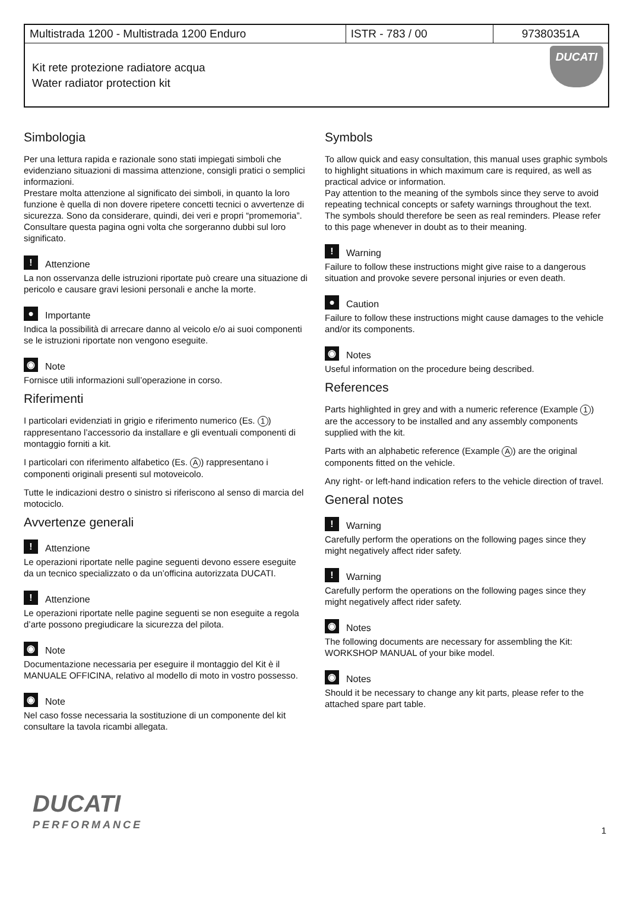| Multistrada 1200 - Multistrada 1200 Enduro | ISTR - 783 / 00 | 97380351A |
| Kit rete protezione radiatore acqua Water radiator protection kit | | DUCATI |
Simbologia
Per una lettura rapida e razionale sono stati impiegati simboli che evidenziano situazioni di massima attenzione, consigli pratici o semplici informazioni.
Prestare molta attenzione al significato dei simboli, in quanto la loro funzione è quella di non dovere ripetere concetti tecnici o avvertenze di sicurezza. Sono da considerare, quindi, dei veri e propri “promemoria”.
Consultare questa pagina ogni volta che sorgeranno dubbi sul loro significato.
! Attenzione
La non osservanza delle istruzioni riportate può creare una situazione di pericolo e causare gravi lesioni personali e anche la morte.
● Importante
Indica la possibilità di arrecare danno al veicolo e/o ai suoi componenti se le istruzioni riportate non vengono eseguite.
◉ Note
Fornisce utili informazioni sull’operazione in corso.
Riferimenti
I particolari evidenziati in grigio e riferimento numerico (Es. 1) rappresentano l’accessorio da installare e gli eventuali componenti di montaggio forniti a kit.
I particolari con riferimento alfabetico (Es. A) rappresentano i componenti originali presenti sul motoveicolo.
Tutte le indicazioni destro o sinistro si riferiscono al senso di marcia del motociclo.
Avvertenze generali
! Attenzione
Le operazioni riportate nelle pagine seguenti devono essere eseguite da un tecnico specializzato o da un’officina autorizzata DUCATI.
! Attenzione
Le operazioni riportate nelle pagine seguenti se non eseguite a regola d’arte possono pregiudicare la sicurezza del pilota.
◉ Note
Documentazione necessaria per eseguire il montaggio del Kit è il MANUALE OFFICINA, relativo al modello di moto in vostro possesso.
◉ Note
Nel caso fosse necessaria la sostituzione di un componente del kit consultare la tavola ricambi allegata.
Symbols
To allow quick and easy consultation, this manual uses graphic symbols to highlight situations in which maximum care is required, as well as practical advice or information.
Pay attention to the meaning of the symbols since they serve to avoid repeating technical concepts or safety warnings throughout the text. The symbols should therefore be seen as real reminders. Please refer to this page whenever in doubt as to their meaning.
! Warning
Failure to follow these instructions might give raise to a dangerous situation and provoke severe personal injuries or even death.
● Caution
Failure to follow these instructions might cause damages to the vehicle and/or its components.
◉ Notes
Useful information on the procedure being described.
References
Parts highlighted in grey and with a numeric reference (Example 1) are the accessory to be installed and any assembly components supplied with the kit.
Parts with an alphabetic reference (Example A) are the original components fitted on the vehicle.
Any right- or left-hand indication refers to the vehicle direction of travel.
General notes
! Warning
Carefully perform the operations on the following pages since they might negatively affect rider safety.
! Warning
Carefully perform the operations on the following pages since they might negatively affect rider safety.
◉ Notes
The following documents are necessary for assembling the Kit: WORKSHOP MANUAL of your bike model.
◉ Notes
Should it be necessary to change any kit parts, please refer to the attached spare part table.
DUCATI
PERFORMANCE
1